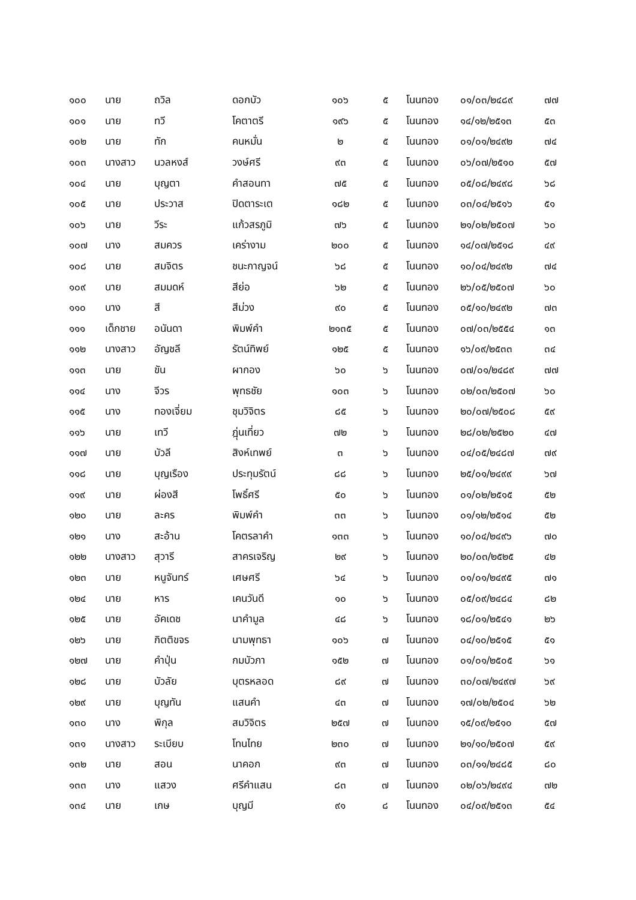| ๑๐๐ | นาย | ถวิล | ดอกบัว | ๑๐๖ | ๕ | โนนทอง | ๐๑/๐๓/๒๔๘๙ | ๗๗ |
| ๑๐๑ | นาย | ทวี | โคตาตรี | ๑๙๖ | ๕ | โนนทอง | ๑๔/๑๒/๒๕๑๓ | ๕๓ |
| ๑๐๒ | นาย | ทัก | คนหมั่น | ๒ | ๕ | โนนทอง | ๐๑/๐๑/๒๔๙๒ | ๗๔ |
| ๑๐๓ | นางสาว | นวลหงส์ | วงษ์ศรี | ๙๓ | ๕ | โนนทอง | ๐๖/๐๗/๒๕๑๐ | ๕๗ |
| ๑๐๔ | นาย | บุญตา | คำสอนทา | ๗๕ | ๕ | โนนทอง | ๐๕/๐๘/๒๔๙๘ | ๖๘ |
| ๑๐๕ | นาย | ประวาส | ปิดตาระเต | ๑๘๒ | ๕ | โนนทอง | ๐๓/๐๔/๒๕๑๖ | ๕๑ |
| ๑๐๖ | นาย | วีระ | แก้วสรภูมิ | ๗๖ | ๕ | โนนทอง | ๒๑/๐๒/๒๕๐๗ | ๖๐ |
| ๑๐๗ | นาง | สมควร | เคร่างาม | ๒๐๐ | ๕ | โนนทอง | ๑๔/๐๗/๒๕๑๘ | ๔๙ |
| ๑๐๘ | นาย | สมจิตร | ชนะกาญจน์ | ๖๘ | ๕ | โนนทอง | ๑๐/๐๔/๒๔๙๒ | ๗๔ |
| ๑๐๙ | นาย | สมมดห์ | สีย่อ | ๖๒ | ๕ | โนนทอง | ๒๖/๐๕/๒๕๐๗ | ๖๐ |
| ๑๑๐ | นาง | สี | สีม่วง | ๙๐ | ๕ | โนนทอง | ๐๕/๑๐/๒๔๙๒ | ๗๓ |
| ๑๑๑ | เด็กชาย | อนันดา | พิมพ์คำ | ๒๑๓๕ | ๕ | โนนทอง | ๐๗/๐๓/๒๕๕๔ | ๑๓ |
| ๑๑๒ | นางสาว | อัญชลี | รัตน์ทิพย์ | ๑๒๕ | ๕ | โนนทอง | ๑๖/๐๙/๒๕๓๓ | ๓๔ |
| ๑๑๓ | นาย | ขัน | ผากอง | ๖๐ | ๖ | โนนทอง | ๐๗/๐๑/๒๔๘๙ | ๗๗ |
| ๑๑๔ | นาง | จีวร | พุทธชัย | ๑๐๓ | ๖ | โนนทอง | ๐๒/๐๓/๒๕๐๗ | ๖๐ |
| ๑๑๕ | นาง | ทองเจี่ยม | ชุมวิจิตร | ๘๕ | ๖ | โนนทอง | ๒๐/๐๗/๒๕๐๘ | ๕๙ |
| ๑๑๖ | นาย | เทวี | ฎุ่นเที่ยว | ๗๒ | ๖ | โนนทอง | ๒๘/๐๒/๒๕๒๐ | ๔๗ |
| ๑๑๗ | นาย | บัวลี | สิงห์เทพย์ | ๓ | ๖ | โนนทอง | ๐๔/๐๕/๒๔๘๗ | ๗๙ |
| ๑๑๘ | นาย | บุญเรือง | ประทุมรัตน์ | ๘๘ | ๖ | โนนทอง | ๒๕/๐๑/๒๔๙๙ | ๖๗ |
| ๑๑๙ | นาย | ผ่องสี | โพธิ์ศรี | ๕๐ | ๖ | โนนทอง | ๐๑/๐๒/๒๕๑๕ | ๕๒ |
| ๑๒๐ | นาย | ละคร | พิมพ์คำ | ๓๓ | ๖ | โนนทอง | ๐๑/๑๒/๒๕๑๔ | ๕๒ |
| ๑๒๑ | นาง | สะอ้าน | โคตรลาคำ | ๑๓๓ | ๖ | โนนทอง | ๑๐/๐๔/๒๔๙๖ | ๗๐ |
| ๑๒๒ | นางสาว | สุวารี | สาครเจริญ | ๒๙ | ๖ | โนนทอง | ๒๐/๐๓/๒๕๒๕ | ๔๒ |
| ๑๒๓ | นาย | หนูจันทร์ | เศษศรี | ๖๔ | ๖ | โนนทอง | ๐๑/๐๑/๒๔๙๕ | ๗๑ |
| ๑๒๔ | นาย | หาร | เคนวันดี | ๑๐ | ๖ | โนนทอง | ๐๕/๐๙/๒๔๘๔ | ๘๒ |
| ๑๒๕ | นาย | อัคเดช | นาคำมูล | ๔๘ | ๖ | โนนทอง | ๑๘/๐๑/๒๕๔๑ | ๒๖ |
| ๑๒๖ | นาย | กิตติขจร | นามพุทธา | ๑๐๖ | ๗ | โนนทอง | ๐๔/๑๐/๒๕๑๕ | ๕๑ |
| ๑๒๗ | นาย | คำปุ่น | กมบัวภา | ๑๕๒ | ๗ | โนนทอง | ๐๑/๐๑/๒๕๐๕ | ๖๑ |
| ๑๒๘ | นาย | บัวลัย | บุตรหลอด | ๘๙ | ๗ | โนนทอง | ๓๐/๐๗/๒๔๙๗ | ๖๙ |
| ๑๒๙ | นาย | บุญทัน | แสนคำ | ๔๓ | ๗ | โนนทอง | ๑๗/๐๒/๒๕๐๔ | ๖๒ |
| ๑๓๐ | นาง | พิกุล | สมวิจิตร | ๒๕๗ | ๗ | โนนทอง | ๑๕/๐๙/๒๕๑๐ | ๕๗ |
| ๑๓๑ | นางสาว | ระเบียบ | โทนไทย | ๒๓๐ | ๗ | โนนทอง | ๒๑/๑๐/๒๕๐๗ | ๕๙ |
| ๑๓๒ | นาย | สอน | นาคอก | ๙๓ | ๗ | โนนทอง | ๐๓/๑๑/๒๔๘๕ | ๘๐ |
| ๑๓๓ | นาง | แสวง | ศรีคำแสน | ๘๓ | ๗ | โนนทอง | ๐๒/๐๖/๒๔๙๔ | ๗๒ |
| ๑๓๔ | นาย | เกษ | บุญมี | ๙๑ | ๘ | โนนทอง | ๐๔/๐๙/๒๕๑๓ | ๕๔ |